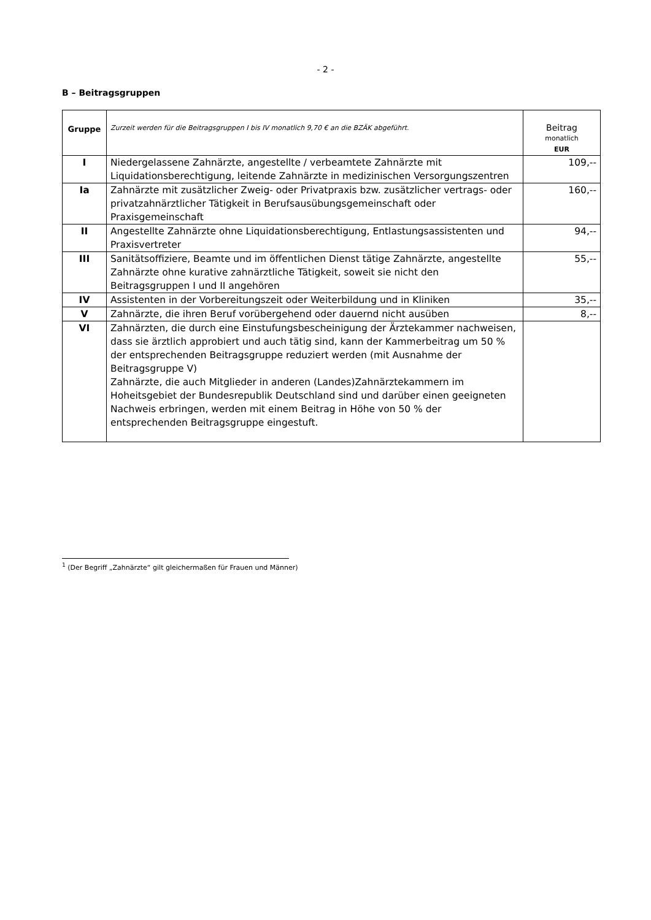- 2 -
B – Beitragsgruppen
| Gruppe | Zurzeit werden für die Beitragsgruppen I bis IV monatlich 9,70 € an die BZÄK abgeführt. | Beitrag monatlich EUR |
| --- | --- | --- |
| I | Niedergelassene Zahnärzte, angestellte / verbeamtete Zahnärzte mit Liquidationsberechtigung, leitende Zahnärzte in medizinischen Versorgungszentren | 109,-- |
| Ia | Zahnärzte mit zusätzlicher Zweig- oder Privatpraxis bzw. zusätzlicher vertrags- oder privatzahnärztlicher Tätigkeit in Berufsausübungsgemeinschaft oder Praxisgemeinschaft | 160,-- |
| II | Angestellte Zahnärzte ohne Liquidationsberechtigung, Entlastungsassistenten und Praxisvertreter | 94,-- |
| III | Sanitätsoffiziere, Beamte und im öffentlichen Dienst tätige Zahnärzte, angestellte Zahnärzte ohne kurative zahnärztliche Tätigkeit, soweit sie nicht den Beitragsgruppen I und II angehören | 55,-- |
| IV | Assistenten in der Vorbereitungszeit oder Weiterbildung und in Kliniken | 35,-- |
| V | Zahnärzte, die ihren Beruf vorübergehend oder dauernd nicht ausüben | 8,-- |
| VI | Zahnärzten, die durch eine Einstufungsbescheinigung der Ärztekammer nachweisen, dass sie ärztlich approbiert und auch tätig sind, kann der Kammerbeitrag um 50 % der entsprechenden Beitragsgruppe reduziert werden (mit Ausnahme der Beitragsgruppe V) Zahnärzte, die auch Mitglieder in anderen (Landes)Zahnärztekammern im Hoheitsgebiet der Bundesrepublik Deutschland sind und darüber einen geeigneten Nachweis erbringen, werden mit einem Beitrag in Höhe von 50 % der entsprechenden Beitragsgruppe eingestuft. | |
<sup>1</sup> (Der Begriff „Zahnärzte“ gilt gleichermaßen für Frauen und Männer)